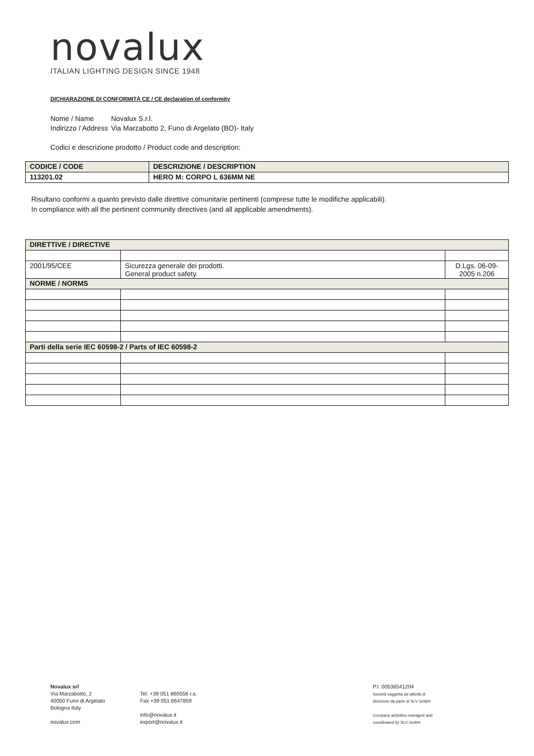novalux
ITALIAN LIGHTING DESIGN SINCE 1948
DICHIARAZIONE DI CONFORMITÀ CE / CE declaration of conformity
| Nome / Name | Novalux S.r.l. |
| Indirizzo / Address | Via Marzabotto 2, Funo di Argelato (BO)- Italy |
Codici e descrizione prodotto / Product code and description:
| CODICE / CODE | DESCRIZIONE / DESCRIPTION |
| --- | --- |
| 113201.02 | HERO M: CORPO L 636MM NE |
Risultano conformi a quanto previsto dalle direttive comunitarie pertinenti (comprese tutte le modifiche applicabili).
In compliance with all the pertinent community directives (and all applicable amendments).
| DIRETTIVE / DIRECTIVE | | |
| --- | --- | --- |
| 2001/95/CEE | Sicurezza generale dei prodotti. General product safety. | D.Lgs. 06-09- 2005 n.206 |
| NORME / NORMS | | |
| Parti della serie IEC 60598-2 / Parts of IEC 60598-2 | | |
Novalux srl
Via Marzabotto, 2
40050 Funo di Argelato
Bologna Italy
novalux.com
Tel. +39 051 860558 r.a.
Fax +39 051 6647859
info@novalux.it
export@novalux.it
P.I. 00536541204
Società soggetta ad attività di
direzione da parte di SLV GmbH
Company activities managed and
coordinated by SLV GmbH